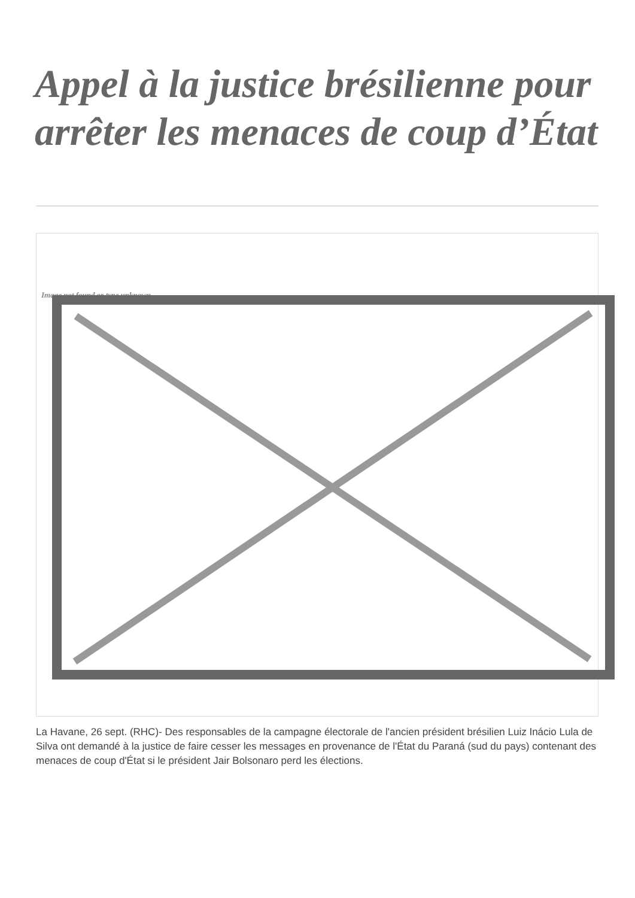Appel à la justice brésilienne pour arrêter les menaces de coup d’État
Image not found or type unknown
La Havane, 26 sept. (RHC)- Des responsables de la campagne électorale de l'ancien président brésilien Luiz Inácio Lula de Silva ont demandé à la justice de faire cesser les messages en provenance de l'État du Paraná (sud du pays) contenant des menaces de coup d'État si le président Jair Bolsonaro perd les élections.